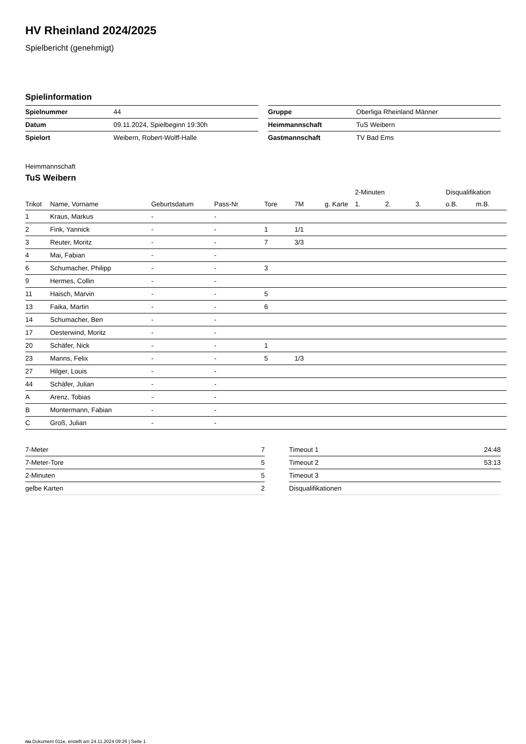HV Rheinland 2024/2025
Spielbericht (genehmigt)
Spielinformation
| Spielnummer | 44 |
| Datum | 09.11.2024, Spielbeginn 19:30h |
| Spielort | Weibern, Robert-Wolff-Halle |
| Gruppe | Oberliga Rheinland Männer |
| Heimmannschaft | TuS Weibern |
| Gastmannschaft | TV Bad Ems |
Heimmannschaft
TuS Weibern
| | | | | | | | 2-Minuten | | | Disqualifikation | |
| --- | --- | --- | --- | --- | --- | --- | --- | --- | --- | --- | --- |
| Trikot | Name, Vorname | Geburtsdatum | Pass-Nr | Tore | 7M | g. Karte | 1. | 2. | 3. | o.B. | m.B. |
| 1 | Kraus, Markus | - | - | | | | | | | | |
| 2 | Fink, Yannick | - | - | 1 | 1/1 | | | | | | |
| 3 | Reuter, Moritz | - | - | 7 | 3/3 | | | | | | |
| 4 | Mai, Fabian | - | - | | | | | | | | |
| 6 | Schumacher, Philipp | - | - | 3 | | | | | | | |
| 9 | Hermes, Collin | - | - | | | | | | | | |
| 11 | Haisch, Marvin | - | - | 5 | | | | | | | |
| 13 | Faika, Martin | - | - | 6 | | | | | | | |
| 14 | Schumacher, Ben | - | - | | | | | | | | |
| 17 | Oesterwind, Moritz | - | - | | | | | | | | |
| 20 | Schäfer, Nick | - | - | 1 | | | | | | | |
| 23 | Manns, Felix | - | - | 5 | 1/3 | | | | | | |
| 27 | Hilger, Louis | - | - | | | | | | | | |
| 44 | Schäfer, Julian | - | - | | | | | | | | |
| A | Arenz, Tobias | - | - | | | | | | | | |
| B | Montermann, Fabian | - | - | | | | | | | | |
| C | Groß, Julian | - | - | | | | | | | | |
| 7-Meter | 7 |
| 7-Meter-Tore | 5 |
| 2-Minuten | 5 |
| gelbe Karten | 2 |
| Timeout 1 | 24:48 |
| Timeout 2 | 53:13 |
| Timeout 3 | |
| Disqualifikationen | |
nu.Dokument 011e, erstellt am 24.11.2024 09:26 | Seite 1